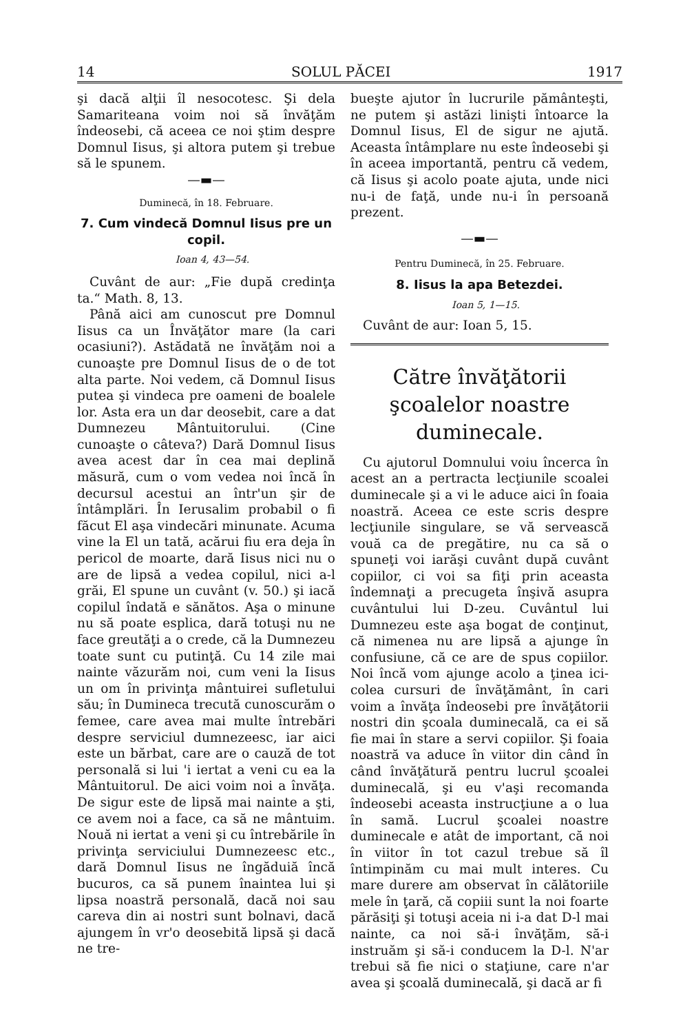14 SOLUL PĂCEI 1917
şi dacă alţii îl nesocotesc. Şi dela Samariteana voim noi să învăţăm îndeosebi, că aceea ce noi ştim despre Domnul Iisus, şi altora putem şi trebue să le spunem.
—▬—
Duminecă, în 18. Februare.
7. Cum vindecă Domnul Iisus pre un copil.
Ioan 4, 43—54.
Cuvânt de aur: „Fie după credinţa ta.“ Math. 8, 13.
Până aici am cunoscut pre Domnul Iisus ca un Învăţător mare (la cari ocasiuni?). Astădată ne învăţăm noi a cunoaşte pre Domnul Iisus de o de tot alta parte. Noi vedem, că Domnul Iisus putea şi vindeca pre oameni de boalele lor. Asta era un dar deosebit, care a dat Dumnezeu Mântuitorului. (Cine cunoaşte o câteva?) Dară Domnul Iisus avea acest dar în cea mai deplină măsură, cum o vom vedea noi încă în decursul acestui an într'un şir de întâmplări. În Ierusalim probabil o fi făcut El aşa vindecări minunate. Acuma vine la El un tată, acărui fiu era deja în pericol de moarte, dară Iisus nici nu o are de lipsă a vedea copilul, nici a-l grăi, El spune un cuvânt (v. 50.) şi iacă copilul îndată e sănătos. Aşa o minune nu să poate esplica, dară totuşi nu ne face greutăţi a o crede, că la Dumnezeu toate sunt cu putinţă. Cu 14 zile mai nainte văzurăm noi, cum veni la Iisus un om în privinţa mântuirei sufletului său; în Dumineca trecută cunoscurăm o femee, care avea mai multe întrebări despre serviciul dumnezeesc, iar aici este un bărbat, care are o cauză de tot personală si lui 'i iertat a veni cu ea la Mântuitorul. De aici voim noi a învăţa. De sigur este de lipsă mai nainte a şti, ce avem noi a face, ca să ne mântuim. Nouă ni iertat a veni şi cu întrebările în privinţa serviciului Dumnezeesc etc., dară Domnul Iisus ne îngăduiă încă bucuros, ca să punem înaintea lui şi lipsa noastră personală, dacă noi sau careva din ai nostri sunt bolnavi, dacă ajungem în vr'o deosebită lipsă şi dacă ne tre-
bueşte ajutor în lucrurile pământeşti, ne putem şi astăzi linişti întoarce la Domnul Iisus, El de sigur ne ajută. Aceasta întâmplare nu este îndeosebi şi în aceea importantă, pentru că vedem, că Iisus şi acolo poate ajuta, unde nici nu-i de faţă, unde nu-i în persoană prezent.
—▬—
Pentru Duminecă, în 25. Februare.
8. Iisus la apa Betezdei.
Ioan 5, 1—15.
Cuvânt de aur: Ioan 5, 15.
Către învăţătorii şcoalelor noastre duminecale.
Cu ajutorul Domnului voiu încerca în acest an a pertracta lecţiunile scoalei duminecale şi a vi le aduce aici în foaia noastră. Aceea ce este scris despre lecţiunile singulare, se vă servească vouă ca de pregătire, nu ca să o spuneţi voi iarăşi cuvânt după cuvânt copiilor, ci voi sa fiţi prin aceasta îndemnaţi a precugeta înşivă asupra cuvântului lui D-zeu. Cuvântul lui Dumnezeu este aşa bogat de conţinut, că nimenea nu are lipsă a ajunge în confusiune, că ce are de spus copiilor. Noi încă vom ajunge acolo a ţinea ici-colea cursuri de învăţământ, în cari voim a învăţa îndeosebi pre învăţătorii nostri din şcoala duminecală, ca ei să fie mai în stare a servi copiilor. Şi foaia noastră va aduce în viitor din când în când învăţătură pentru lucrul şcoalei duminecală, şi eu v'aşi recomanda îndeosebi aceasta instrucţiune a o lua în samă. Lucrul şcoalei noastre duminecale e atât de important, că noi în viitor în tot cazul trebue să îl întimpinăm cu mai mult interes. Cu mare durere am observat în călătoriile mele în ţară, că copiii sunt la noi foarte părăsiţi şi totuşi aceia ni i-a dat D-l mai nainte, ca noi să-i învăţăm, să-i instruăm şi să-i conducem la D-l. N'ar trebui să fie nici o staţiune, care n'ar avea şi şcoală duminecală, şi dacă ar fi